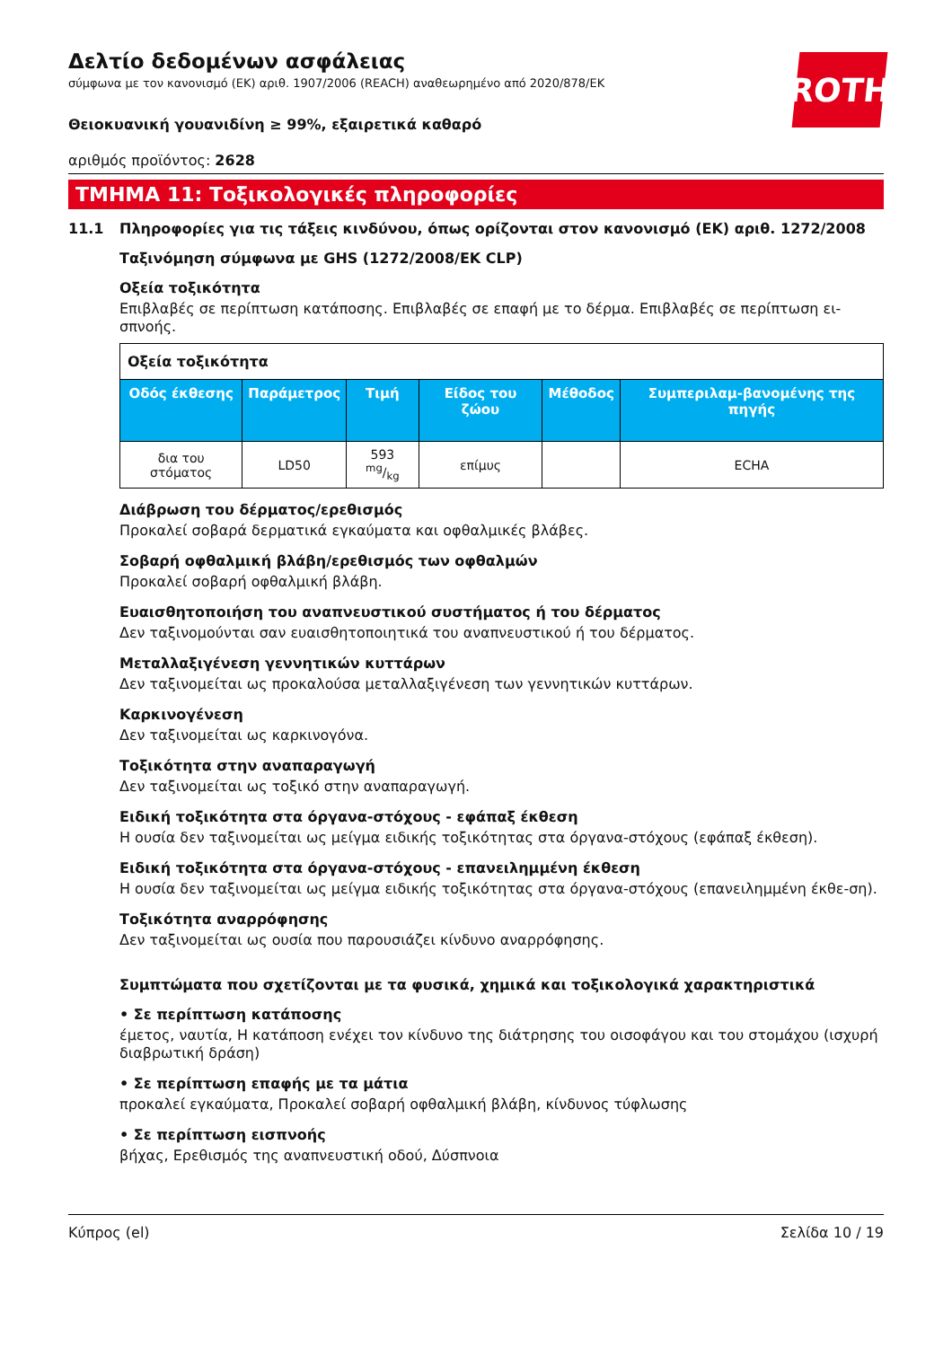ROTH
Δελτίο δεδομένων ασφάλειας
σύμφωνα με τον κανονισμό (ΕΚ) αριθ. 1907/2006 (REACH) αναθεωρημένο από 2020/878/ΕΚ
Θειοκυανική γουανιδίνη ≥ 99%, εξαιρετικά καθαρό
αριθμός προϊόντος: 2628
ΤΜΗΜΑ 11: Τοξικολογικές πληροφορίες
11.1 Πληροφορίες για τις τάξεις κινδύνου, όπως ορίζονται στον κανονισμό (ΕΚ) αριθ. 1272/2008
Ταξινόμηση σύμφωνα με GHS (1272/2008/ΕΚ CLP)
Οξεία τοξικότητα
Επιβλαβές σε περίπτωση κατάποσης. Επιβλαβές σε επαφή με το δέρμα. Επιβλαβές σε περίπτωση ει-σπνοής.
| Οξεία τοξικότητα | | | | | |
| Οδός έκθεσης | Παράμετρος | Τιμή | Είδος του ζώου | Μέθοδος | Συμπεριλαμ-βανομένης της πηγής |
| δια του στόματος | LD50 | 593 mg/kg | επίμυς | | ECHA |
Διάβρωση του δέρματος/ερεθισμός
Προκαλεί σοβαρά δερματικά εγκαύματα και οφθαλμικές βλάβες.
Σοβαρή οφθαλμική βλάβη/ερεθισμός των οφθαλμών
Προκαλεί σοβαρή οφθαλμική βλάβη.
Ευαισθητοποιήση του αναπνευστικού συστήματος ή του δέρματος
Δεν ταξινομούνται σαν ευαισθητοποιητικά του αναπνευστικού ή του δέρματος.
Μεταλλαξιγένεση γεννητικών κυττάρων
Δεν ταξινομείται ως προκαλούσα μεταλλαξιγένεση των γεννητικών κυττάρων.
Καρκινογένεση
Δεν ταξινομείται ως καρκινογόνα.
Τοξικότητα στην αναπαραγωγή
Δεν ταξινομείται ως τοξικό στην αναπαραγωγή.
Ειδική τοξικότητα στα όργανα-στόχους - εφάπαξ έκθεση
Η ουσία δεν ταξινομείται ως μείγμα ειδικής τοξικότητας στα όργανα-στόχους (εφάπαξ έκθεση).
Ειδική τοξικότητα στα όργανα-στόχους - επανειλημμένη έκθεση
Η ουσία δεν ταξινομείται ως μείγμα ειδικής τοξικότητας στα όργανα-στόχους (επανειλημμένη έκθε-ση).
Τοξικότητα αναρρόφησης
Δεν ταξινομείται ως ουσία που παρουσιάζει κίνδυνο αναρρόφησης.
Συμπτώματα που σχετίζονται με τα φυσικά, χημικά και τοξικολογικά χαρακτηριστικά
• Σε περίπτωση κατάποσης
έμετος, ναυτία, Η κατάποση ενέχει τον κίνδυνο της διάτρησης του οισοφάγου και του στομάχου (ισχυρή διαβρωτική δράση)
• Σε περίπτωση επαφής με τα μάτια
προκαλεί εγκαύματα, Προκαλεί σοβαρή οφθαλμική βλάβη, κίνδυνος τύφλωσης
• Σε περίπτωση εισπνοής
βήχας, Ερεθισμός της αναπνευστική οδού, Δύσπνοια
Κύπρος (el) Σελίδα 10 / 19